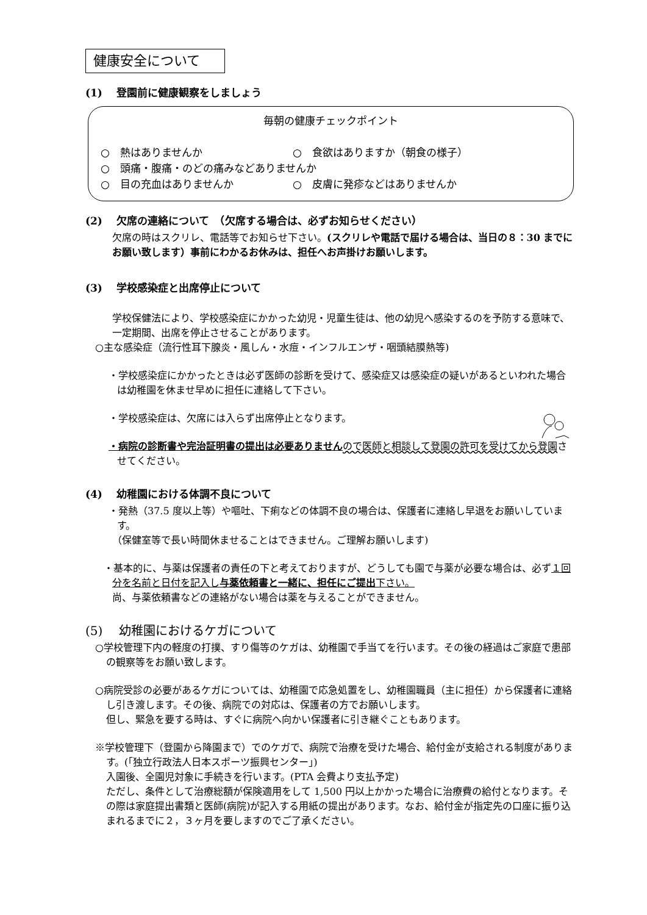健康安全について
(1)　 登園前に健康観察をしましょう
毎朝の健康チェックポイント
○　熱はありませんか ○　食欲はありますか（朝食の様子）
○　頭痛・腹痛・のどの痛みなどありませんか
○　目の充血はありませんか ○　皮膚に発疹などはありませんか
(2)　 欠席の連絡について　（欠席する場合は、必ずお知らせください）
欠席の時はスクリレ、電話等でお知らせ下さい。(スクリレや電話で届ける場合は、当日の８：30 までにお願い致します）事前にわかるお休みは、担任へお声掛けお願いします。
(3)　 学校感染症と出席停止について
学校保健法により、学校感染症にかかった幼児・児童生徒は、他の幼児へ感染するのを予防する意味で、一定期間、出席を停止させることがあります。
○主な感染症（流行性耳下腺炎・風しん・水痘・インフルエンザ・咽頭結膜熱等)
・学校感染症にかかったときは必ず医師の診断を受けて、感染症又は感染症の疑いがあるといわれた場合は幼稚園を休ませ早めに担任に連絡して下さい。
・学校感染症は、欠席には入らず出席停止となります。
・病院の診断書や完治証明書の提出は必要ありません ので医師と相談して登園の許可を受けてから登園させてください。
(4)　 幼稚園における体調不良について
・発熱（37.5 度以上等）や嘔吐、下痢などの体調不良の場合は、保護者に連絡し早退をお願いしています。
（保健室等で長い時間休ませることはできません。ご理解お願いします)
・基本的に、与薬は保護者の責任の下と考えておりますが、どうしても園で与薬が必要な場合は、必ず１回分を名前と日付を記入し与薬依頼書と一緒に、担任にご提出下さい。
尚、与薬依頼書などの連絡がない場合は薬を与えることができません。
(5)　 幼稚園におけるケガについて
○学校管理下内の軽度の打撲、すり傷等のケガは、幼稚園で手当てを行います。その後の経過はご家庭で患部の観察等をお願い致します。
○病院受診の必要があるケガについては、幼稚園で応急処置をし、幼稚園職員（主に担任）から保護者に連絡し引き渡します。その後、病院での対応は、保護者の方でお願いします。
但し、緊急を要する時は、すぐに病院へ向かい保護者に引き継ぐこともあります。
※学校管理下（登園から降園まで）でのケガで、病院で治療を受けた場合、給付金が支給される制度があります。(｢独立行政法人日本スポーツ振興センター｣)
入園後、全園児対象に手続きを行います。(PTA 会費より支払予定)
ただし、条件として治療総額が保険適用をして 1,500 円以上かかった場合に治療費の給付となります。その際は家庭提出書類と医師(病院)が記入する用紙の提出があります。なお、給付金が指定先の口座に振り込まれるまでに２，３ヶ月を要しますのでご了承ください。